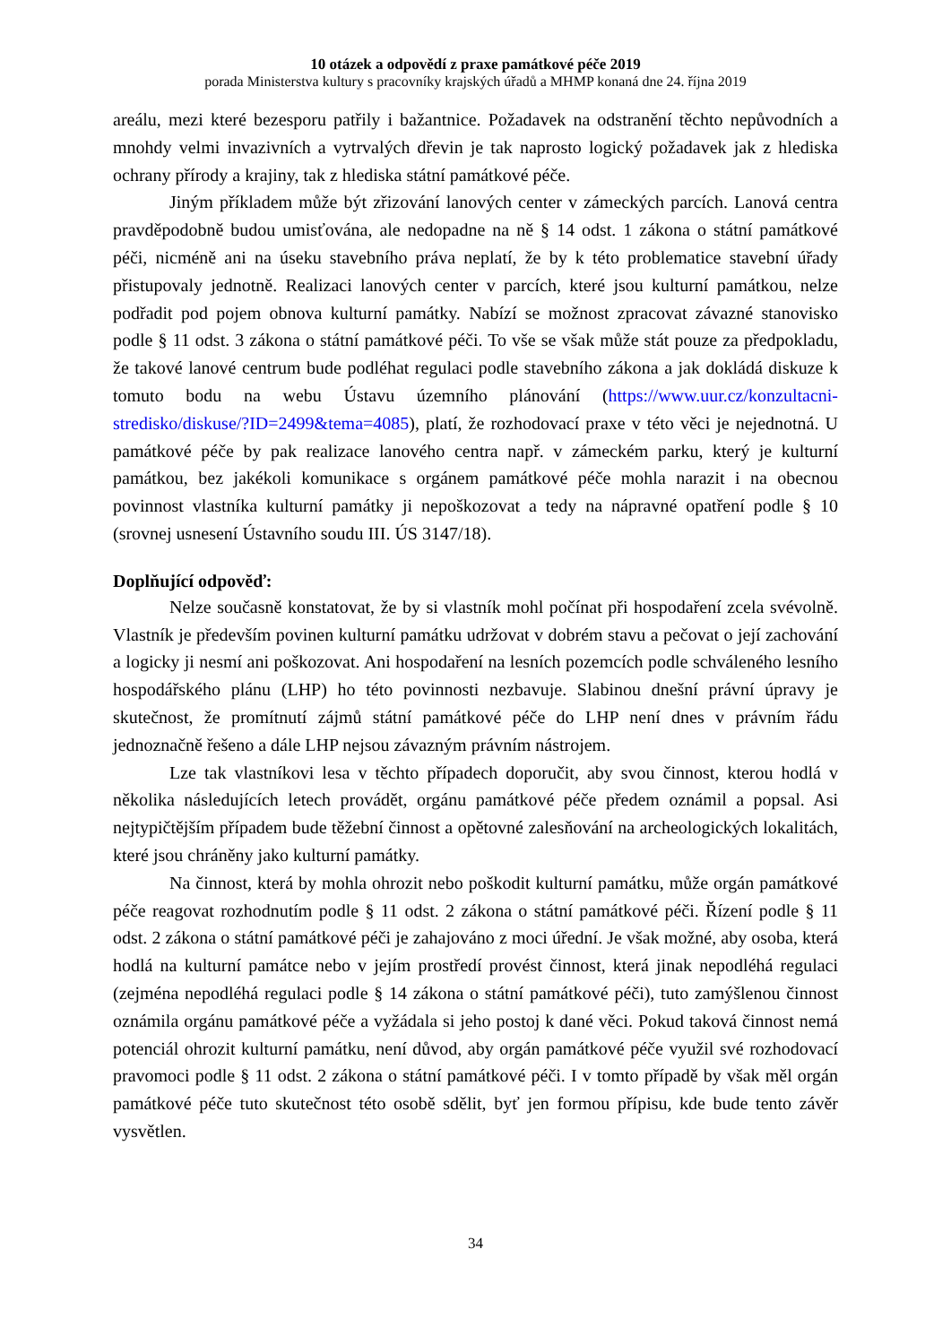10 otázek a odpovědí z praxe památkové péče 2019
porada Ministerstva kultury s pracovníky krajských úřadů a MHMP konaná dne 24. října 2019
areálu, mezi které bezesporu patřily i bažantnice. Požadavek na odstranění těchto nepůvodních a mnohdy velmi invazivních a vytrvalých dřevin je tak naprosto logický požadavek jak z hlediska ochrany přírody a krajiny, tak z hlediska státní památkové péče.
Jiným příkladem může být zřizování lanových center v zámeckých parcích. Lanová centra pravděpodobně budou umisťována, ale nedopadne na ně § 14 odst. 1 zákona o státní památkové péči, nicméně ani na úseku stavebního práva neplatí, že by k této problematice stavební úřady přistupovaly jednotně. Realizaci lanových center v parcích, které jsou kulturní památkou, nelze podřadit pod pojem obnova kulturní památky. Nabízí se možnost zpracovat závazné stanovisko podle § 11 odst. 3 zákona o státní památkové péči. To vše se však může stát pouze za předpokladu, že takové lanové centrum bude podléhat regulaci podle stavebního zákona a jak dokládá diskuze k tomuto bodu na webu Ústavu územního plánování (https://www.uur.cz/konzultacni-stredisko/diskuse/?ID=2499&tema=4085), platí, že rozhodovací praxe v této věci je nejednotná. U památkové péče by pak realizace lanového centra např. v zámeckém parku, který je kulturní památkou, bez jakékoli komunikace s orgánem památkové péče mohla narazit i na obecnou povinnost vlastníka kulturní památky ji nepoškozovat a tedy na nápravné opatření podle § 10 (srovnej usnesení Ústavního soudu III. ÚS 3147/18).
Doplňující odpověď:
Nelze současně konstatovat, že by si vlastník mohl počínat při hospodaření zcela svévolně. Vlastník je především povinen kulturní památku udržovat v dobrém stavu a pečovat o její zachování a logicky ji nesmí ani poškozovat. Ani hospodaření na lesních pozemcích podle schváleného lesního hospodářského plánu (LHP) ho této povinnosti nezbavuje. Slabinou dnešní právní úpravy je skutečnost, že promítnutí zájmů státní památkové péče do LHP není dnes v právním řádu jednoznačně řešeno a dále LHP nejsou závazným právním nástrojem.
Lze tak vlastníkovi lesa v těchto případech doporučit, aby svou činnost, kterou hodlá v několika následujících letech provádět, orgánu památkové péče předem oznámil a popsal. Asi nejtypičtějším případem bude těžební činnost a opětovné zalesňování na archeologických lokalitách, které jsou chráněny jako kulturní památky.
Na činnost, která by mohla ohrozit nebo poškodit kulturní památku, může orgán památkové péče reagovat rozhodnutím podle § 11 odst. 2 zákona o státní památkové péči. Řízení podle § 11 odst. 2 zákona o státní památkové péči je zahajováno z moci úřední. Je však možné, aby osoba, která hodlá na kulturní památce nebo v jejím prostředí provést činnost, která jinak nepodléhá regulaci (zejména nepodléhá regulaci podle § 14 zákona o státní památkové péči), tuto zamýšlenou činnost oznámila orgánu památkové péče a vyžádala si jeho postoj k dané věci. Pokud taková činnost nemá potenciál ohrozit kulturní památku, není důvod, aby orgán památkové péče využil své rozhodovací pravomoci podle § 11 odst. 2 zákona o státní památkové péči. I v tomto případě by však měl orgán památkové péče tuto skutečnost této osobě sdělit, byť jen formou přípisu, kde bude tento závěr vysvětlen.
34